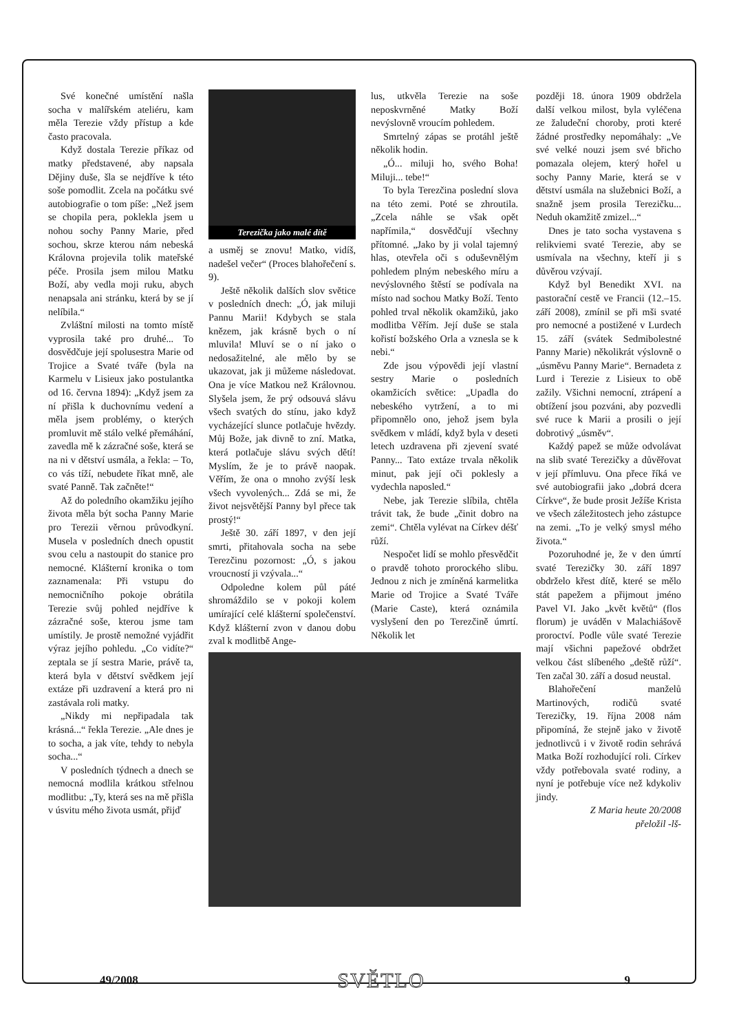Své konečné umístění našla socha v malířském ateliéru, kam měla Terezie vždy přístup a kde často pracovala.
Když dostala Terezie příkaz od matky představené, aby napsala Dějiny duše, šla se nejdříve k této soše pomodlit. Zcela na počátku své autobiografie o tom píše: „Než jsem se chopila pera, poklekla jsem u nohou sochy Panny Marie, před sochou, skrze kterou nám nebeská Královna projevila tolik mateřské péče. Prosila jsem milou Matku Boží, aby vedla moji ruku, abych nenapsala ani stránku, která by se jí nelíbila.“
Zvláštní milosti na tomto místě vyprosila také pro druhé... To dosvědčuje její spolusestra Marie od Trojice a Svaté tváře (byla na Karmelu v Lisieux jako postulantka od 16. června 1894): „Když jsem za ní přišla k duchovnímu vedení a měla jsem problémy, o kterých promluvit mě stálo velké přemáhání, zavedla mě k zázračné soše, která se na ni v dětství usmála, a řekla: – To, co vás tíží, nebudete říkat mně, ale svaté Panně. Tak začněte!“
Až do poledního okamžiku jejího života měla být socha Panny Marie pro Terezii věrnou průvodkyní. Musela v posledních dnech opustit svou celu a nastoupit do stanice pro nemocné. Klášterní kronika o tom zaznamenala: Při vstupu do nemocničního pokoje obrátila Terezie svůj pohled nejdříve k zázračné soše, kterou jsme tam umístily. Je prostě nemožné vyjádřit výraz jejího pohledu. „Co vidíte?“ zeptala se jí sestra Marie, právě ta, která byla v dětství svědkem její extáze při uzdravení a která pro ni zastávala roli matky.
„Nikdy mi nepřipadala tak krásná...“ řekla Terezie. „Ale dnes je to socha, a jak víte, tehdy to nebyla socha...“
V posledních týdnech a dnech se nemocná modlila krátkou střelnou modlitbu: „Ty, která ses na mě přišla v úsvitu mého života usmát, přijď
Terezička jako malé dítě
a usměj se znovu! Matko, vidíš, nadešel večer“ (Proces blahořečení s. 9).
Ještě několik dalších slov světice v posledních dnech: „Ó, jak miluji Pannu Marii! Kdybych se stala knězem, jak krásně bych o ní mluvila! Mluví se o ní jako o nedosažitelné, ale mělo by se ukazovat, jak ji můžeme následovat. Ona je více Matkou než Královnou. Slyšela jsem, že prý odsouvá slávu všech svatých do stínu, jako když vycházející slunce potlačuje hvězdy. Můj Bože, jak divně to zní. Matka, která potlačuje slávu svých dětí! Myslím, že je to právě naopak. Věřím, že ona o mnoho zvýší lesk všech vyvolených... Zdá se mi, že život nejsvětější Panny byl přece tak prostý!“
Ještě 30. září 1897, v den její smrti, přitahovala socha na sebe Terezčinu pozornost: „Ó, s jakou vroucností ji vzývala...“
Odpoledne kolem půl páté shromáždilo se v pokoji kolem umírající celé klášterní společenství. Když klášterní zvon v danou dobu zval k modlitbě Ange-
lus, utkvěla Terezie na soše neposkvrněné Matky Boží nevýslovně vroucím pohledem.
Smrtelný zápas se protáhl ještě několik hodin.
„Ó... miluji ho, svého Boha! Miluji... tebe!“
To byla Terezčina poslední slova na této zemi. Poté se zhroutila. „Zcela náhle se však opět napřímila,“ dosvědčují všechny přítomné. „Jako by ji volal tajemný hlas, otevřela oči s oduševnělým pohledem plným nebeského míru a nevýslovného štěstí se podívala na místo nad sochou Matky Boží. Tento pohled trval několik okamžiků, jako modlitba Věřím. Její duše se stala kořistí božského Orla a vznesla se k nebi.“
Zde jsou výpovědi její vlastní sestry Marie o posledních okamžicích světice: „Upadla do nebeského vytržení, a to mi připomnělo ono, jehož jsem byla svědkem v mládí, když byla v deseti letech uzdravena při zjevení svaté Panny... Tato extáze trvala několik minut, pak její oči poklesly a vydechla naposled.“
Nebe, jak Terezie slíbila, chtěla trávit tak, že bude „činit dobro na zemi“. Chtěla vylévat na Církev déšť růží.
Nespočet lidí se mohlo přesvědčit o pravdě tohoto prorockého slibu. Jednou z nich je zmíněná karmelitka Marie od Trojice a Svaté Tváře (Marie Caste), která oznámila vyslyšení den po Terezčině úmrtí. Několik let
později 18. února 1909 obdržela další velkou milost, byla vyléčena ze žaludeční choroby, proti které žádné prostředky nepomáhaly: „Ve své velké nouzi jsem své břicho pomazala olejem, který hořel u sochy Panny Marie, která se v dětství usmála na služebnici Boží, a snažně jsem prosila Terezičku... Neduh okamžitě zmizel...“
Dnes je tato socha vystavena s relikviemi svaté Terezie, aby se usmívala na všechny, kteří ji s důvěrou vzývají.
Když byl Benedikt XVI. na pastorační cestě ve Francii (12.–15. září 2008), zmínil se při mši svaté pro nemocné a postižené v Lurdech 15. září (svátek Sedmibolestné Panny Marie) několikrát výslovně o „úsměvu Panny Marie“. Bernadeta z Lurd i Terezie z Lisieux to obě zažily. Všichni nemocní, ztrápení a obtížení jsou pozváni, aby pozvedli své ruce k Marii a prosili o její dobrotivý „úsměv“.
Každý papež se může odvolávat na slib svaté Terezičky a důvěřovat v její přímluvu. Ona přece říká ve své autobiografii jako „dobrá dcera Církve“, že bude prosit Ježíše Krista ve všech záležitostech jeho zástupce na zemi. „To je velký smysl mého života.“
Pozoruhodné je, že v den úmrtí svaté Terezičky 30. září 1897 obdrželo křest dítě, které se mělo stát papežem a přijmout jméno Pavel VI. Jako „květ květů“ (flos florum) je uváděn v Malachiášově proroctví. Podle vůle svaté Terezie mají všichni papežové obdržet velkou část slíbeného „deště růží“. Ten začal 30. září a dosud neustal.
Blahořečení manželů Martinových, rodičů svaté Terezičky, 19. října 2008 nám připomíná, že stejně jako v životě jednotlivců i v životě rodin sehrává Matka Boží rozhodující roli. Církev vždy potřebovala svaté rodiny, a nyní je potřebuje více než kdykoliv jindy.
Z Maria heute 20/2008
přeložil -lš-
49/2008 SVĚTLO 9